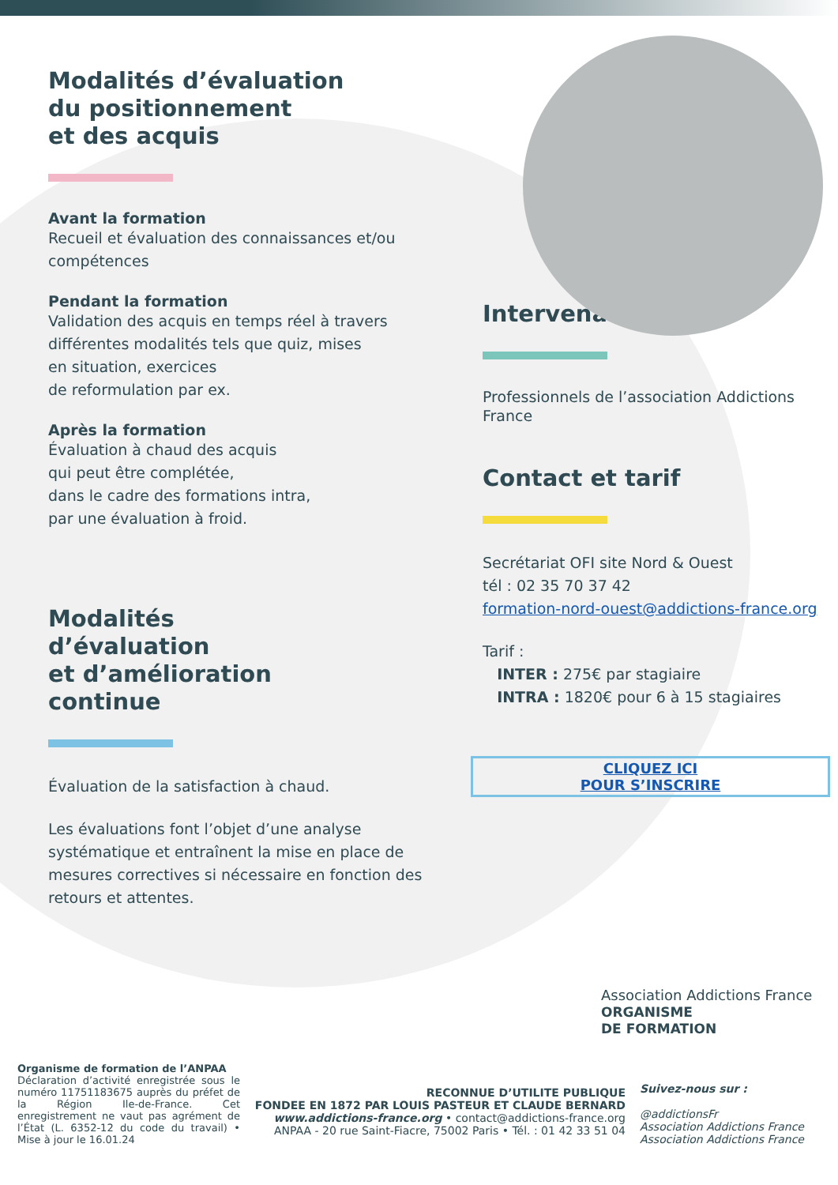Modalités d’évaluation
du positionnement
et des acquis
Avant la formation
Recueil et évaluation des connaissances et/ou compétences
Pendant la formation
Validation des acquis en temps réel à travers différentes modalités tels que quiz, mises
en situation, exercices
de reformulation par ex.
Après la formation
Évaluation à chaud des acquis
qui peut être complétée,
dans le cadre des formations intra,
par une évaluation à froid.
Modalités
d’évaluation
et d’amélioration
continue
Évaluation de la satisfaction à chaud.
Les évaluations font l’objet d’une analyse systématique et entraînent la mise en place de mesures correctives si nécessaire en fonction des retours et attentes.
Intervenants
Professionnels de l’association Addictions France
Contact et tarif
Secrétariat OFI site Nord & Ouest
tél : 02 35 70 37 42
formation-nord-ouest@addictions-france.org
Tarif :
INTER : 275€ par stagiaire
INTRA : 1820€ pour 6 à 15 stagiaires
CLIQUEZ ICI
POUR S’INSCRIRE
Association Addictions France ORGANISME
DE FORMATION
Organisme de formation de l’ANPAA
Déclaration d’activité enregistrée sous le numéro 11751183675 auprès du préfet de la Région Ile-de-France. Cet enregistrement ne vaut pas agrément de l’État (L. 6352-12 du code du travail) • Mise à jour le 16.01.24
RECONNUE D’UTILITE PUBLIQUE
FONDEE EN 1872 PAR LOUIS PASTEUR ET CLAUDE BERNARD
www.addictions-france.org • contact@addictions-france.org
ANPAA - 20 rue Saint-Fiacre, 75002 Paris • Tél. : 01 42 33 51 04
Suivez-nous sur :
@addictionsFr
Association Addictions France
Association Addictions France